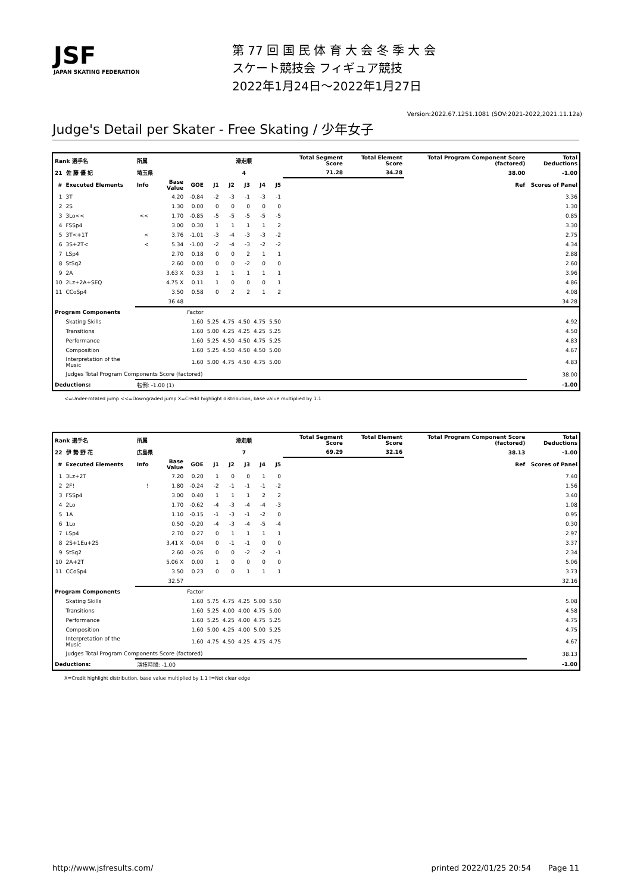JSF
JAPAN SKATING FEDERATION
第 77 回 国 民 体 育 大 会 冬 季 大 会
スケート競技会 フィギュア競技
2022年1月24日～2022年1月27日
Version:2022.67.1251.1081 (SOV:2021-2022,2021.11.12a)
Judge's Detail per Skater - Free Skating / 少年女子
| Rank 選手名 | | 所属 | | | 滑走順 | | | | | Total Segment Score | Total Element Score | Total Program Component Score (factored) | Total Deductions |
| 21 | 佐 藤 優 妃 | 埼玉県 | | | 4 | | | | | 71.28 | 34.28 | 38.00 | -1.00 |
| # | Executed Elements | Info | Base Value | GOE | J1 | J2 | J3 | J4 | J5 | | | Ref | Scores of Panel |
| 1 | 3T | | 4.20 | -0.84 | -2 | -3 | -1 | -3 | -1 | | | | 3.36 |
| 2 | 2S | | 1.30 | 0.00 | 0 | 0 | 0 | 0 | 0 | | | | 1.30 |
| 3 | 3Lo<< | << | 1.70 | -0.85 | -5 | -5 | -5 | -5 | -5 | | | | 0.85 |
| 4 | FSSp4 | | 3.00 | 0.30 | 1 | 1 | 1 | 1 | 2 | | | | 3.30 |
| 5 | 3T<+1T | < | 3.76 | -1.01 | -3 | -4 | -3 | -3 | -2 | | | | 2.75 |
| 6 | 3S+2T< | < | 5.34 | -1.00 | -2 | -4 | -3 | -2 | -2 | | | | 4.34 |
| 7 | LSp4 | | 2.70 | 0.18 | 0 | 0 | 2 | 1 | 1 | | | | 2.88 |
| 8 | StSq2 | | 2.60 | 0.00 | 0 | 0 | -2 | 0 | 0 | | | | 2.60 |
| 9 | 2A | | 3.63 X | 0.33 | 1 | 1 | 1 | 1 | 1 | | | | 3.96 |
| 10 | 2Lz+2A+SEQ | | 4.75 X | 0.11 | 1 | 0 | 0 | 0 | 1 | | | | 4.86 |
| 11 | CCoSp4 | | 3.50 | 0.58 | 0 | 2 | 2 | 1 | 2 | | | | 4.08 |
| | | | 36.48 | | | | | | | | | | 34.28 |
| Program Components | | | | Factor | | | | | | | | | |
| | Skating Skills | | | 1.60 | 5.25 | 4.75 | 4.50 | 4.75 | 5.50 | | | | 4.92 |
| | Transitions | | | 1.60 | 5.00 | 4.25 | 4.25 | 4.25 | 5.25 | | | | 4.50 |
| | Performance | | | 1.60 | 5.25 | 4.50 | 4.50 | 4.75 | 5.25 | | | | 4.83 |
| | Composition | | | 1.60 | 5.25 | 4.50 | 4.50 | 4.50 | 5.00 | | | | 4.67 |
| | Interpretation of the Music | | | 1.60 | 5.00 | 4.75 | 4.50 | 4.75 | 5.00 | | | | 4.83 |
| | Judges Total Program Components Score (factored) | | | | | | | | | | | | 38.00 |
| Deductions: | | 転倒: -1.00 (1) | | | | | | | | | | | -1.00 |
<=Under-rotated jump <<=Downgraded jump X=Credit highlight distribution, base value multiplied by 1.1
| Rank 選手名 | | 所属 | | | 滑走順 | | | | | Total Segment Score | Total Element Score | Total Program Component Score (factored) | Total Deductions |
| 22 | 伊 勢 野 花 | 広島県 | | | 7 | | | | | 69.29 | 32.16 | 38.13 | -1.00 |
| # | Executed Elements | Info | Base Value | GOE | J1 | J2 | J3 | J4 | J5 | | | Ref | Scores of Panel |
| 1 | 3Lz+2T | | 7.20 | 0.20 | 1 | 0 | 0 | 1 | 0 | | | | 7.40 |
| 2 | 2F! | ! | 1.80 | -0.24 | -2 | -1 | -1 | -1 | -2 | | | | 1.56 |
| 3 | FSSp4 | | 3.00 | 0.40 | 1 | 1 | 1 | 2 | 2 | | | | 3.40 |
| 4 | 2Lo | | 1.70 | -0.62 | -4 | -3 | -4 | -4 | -3 | | | | 1.08 |
| 5 | 1A | | 1.10 | -0.15 | -1 | -3 | -1 | -2 | 0 | | | | 0.95 |
| 6 | 1Lo | | 0.50 | -0.20 | -4 | -3 | -4 | -5 | -4 | | | | 0.30 |
| 7 | LSp4 | | 2.70 | 0.27 | 0 | 1 | 1 | 1 | 1 | | | | 2.97 |
| 8 | 2S+1Eu+2S | | 3.41 X | -0.04 | 0 | -1 | -1 | 0 | 0 | | | | 3.37 |
| 9 | StSq2 | | 2.60 | -0.26 | 0 | 0 | -2 | -2 | -1 | | | | 2.34 |
| 10 | 2A+2T | | 5.06 X | 0.00 | 1 | 0 | 0 | 0 | 0 | | | | 5.06 |
| 11 | CCoSp4 | | 3.50 | 0.23 | 0 | 0 | 1 | 1 | 1 | | | | 3.73 |
| | | | 32.57 | | | | | | | | | | 32.16 |
| Program Components | | | | Factor | | | | | | | | | |
| | Skating Skills | | | 1.60 | 5.75 | 4.75 | 4.25 | 5.00 | 5.50 | | | | 5.08 |
| | Transitions | | | 1.60 | 5.25 | 4.00 | 4.00 | 4.75 | 5.00 | | | | 4.58 |
| | Performance | | | 1.60 | 5.25 | 4.25 | 4.00 | 4.75 | 5.25 | | | | 4.75 |
| | Composition | | | 1.60 | 5.00 | 4.25 | 4.00 | 5.00 | 5.25 | | | | 4.75 |
| | Interpretation of the Music | | | 1.60 | 4.75 | 4.50 | 4.25 | 4.75 | 4.75 | | | | 4.67 |
| | Judges Total Program Components Score (factored) | | | | | | | | | | | | 38.13 |
| Deductions: | | 演技時間: -1.00 | | | | | | | | | | | -1.00 |
X=Credit highlight distribution, base value multiplied by 1.1 !=Not clear edge
http://www.jsfresults.com/ printed 2022/01/25 20:54 Page 11